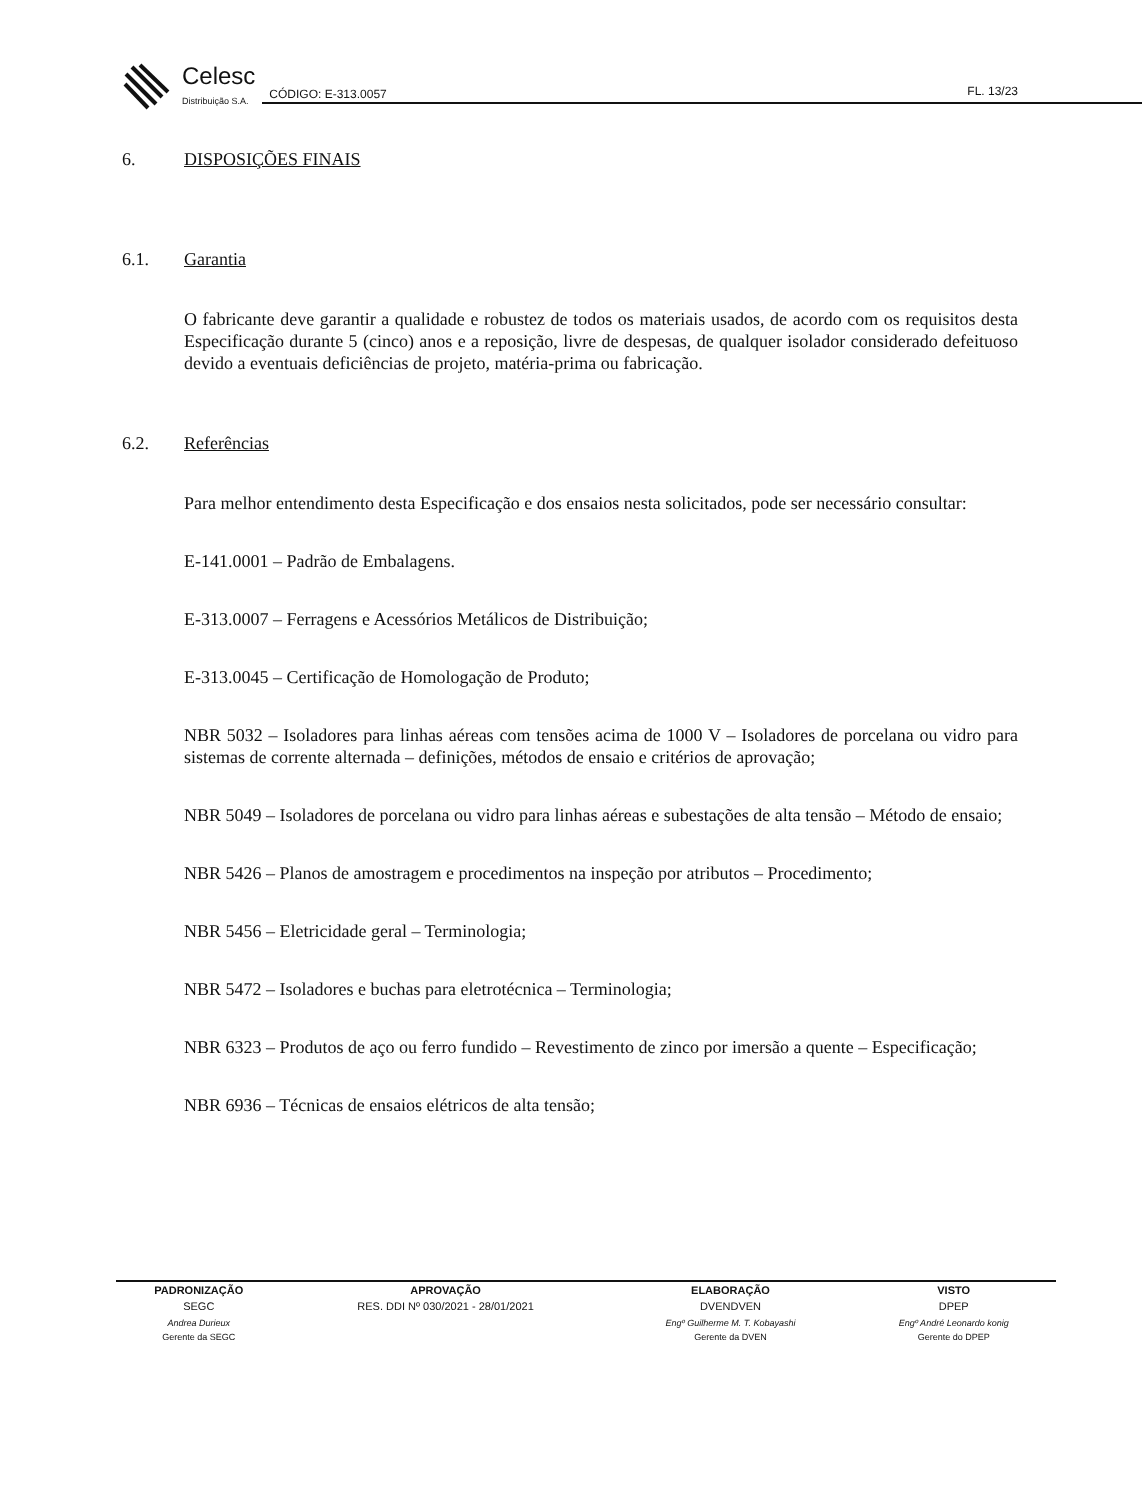Celesc
Distribuição S.A.
CÓDIGO: E-313.0057
FL. 13/23
6. DISPOSIÇÕES FINAIS
6.1. Garantia
O fabricante deve garantir a qualidade e robustez de todos os materiais usados, de acordo com os requisitos desta Especificação durante 5 (cinco) anos e a reposição, livre de despesas, de qualquer isolador considerado defeituoso devido a eventuais deficiências de projeto, matéria-prima ou fabricação.
6.2. Referências
Para melhor entendimento desta Especificação e dos ensaios nesta solicitados, pode ser necessário consultar:
E-141.0001 – Padrão de Embalagens.
E-313.0007 – Ferragens e Acessórios Metálicos de Distribuição;
E-313.0045 – Certificação de Homologação de Produto;
NBR 5032 – Isoladores para linhas aéreas com tensões acima de 1000 V – Isoladores de porcelana ou vidro para sistemas de corrente alternada – definições, métodos de ensaio e critérios de aprovação;
NBR 5049 – Isoladores de porcelana ou vidro para linhas aéreas e subestações de alta tensão – Método de ensaio;
NBR 5426 – Planos de amostragem e procedimentos na inspeção por atributos – Procedimento;
NBR 5456 – Eletricidade geral – Terminologia;
NBR 5472 – Isoladores e buchas para eletrotécnica – Terminologia;
NBR 6323 – Produtos de aço ou ferro fundido – Revestimento de zinco por imersão a quente – Especificação;
NBR 6936 – Técnicas de ensaios elétricos de alta tensão;
| PADRONIZAÇÃO | APROVAÇÃO | ELABORAÇÃO | VISTO |
| --- | --- | --- | --- |
| SEGC | RES. DDI Nº 030/2021 - 28/01/2021 | DVENDVEN | DPEP |
| Andrea Durieux | | Engº Guilherme M. T. Kobayashi | Engº André Leonardo konig |
| Gerente da SEGC | | Gerente da DVEN | Gerente do DPEP |